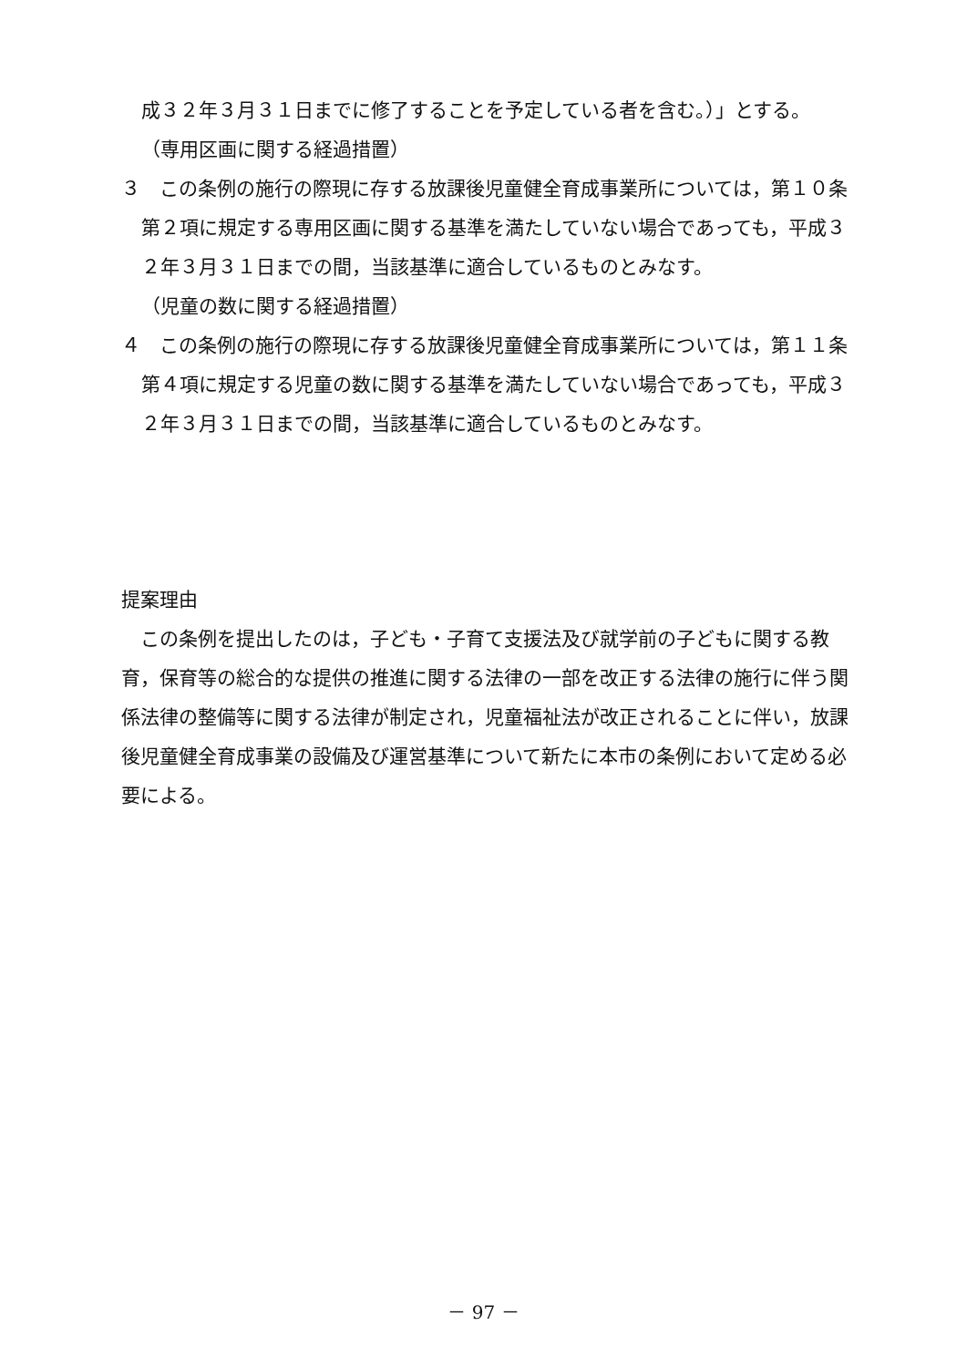成３２年３月３１日までに修了することを予定している者を含む。）」とする。
（専用区画に関する経過措置）
３　この条例の施行の際現に存する放課後児童健全育成事業所については，第１０条第２項に規定する専用区画に関する基準を満たしていない場合であっても，平成３２年３月３１日までの間，当該基準に適合しているものとみなす。
（児童の数に関する経過措置）
４　この条例の施行の際現に存する放課後児童健全育成事業所については，第１１条第４項に規定する児童の数に関する基準を満たしていない場合であっても，平成３２年３月３１日までの間，当該基準に適合しているものとみなす。
提案理由
　この条例を提出したのは，子ども・子育て支援法及び就学前の子どもに関する教育，保育等の総合的な提供の推進に関する法律の一部を改正する法律の施行に伴う関係法律の整備等に関する法律が制定され，児童福祉法が改正されることに伴い，放課後児童健全育成事業の設備及び運営基準について新たに本市の条例において定める必要による。
－ 97 －